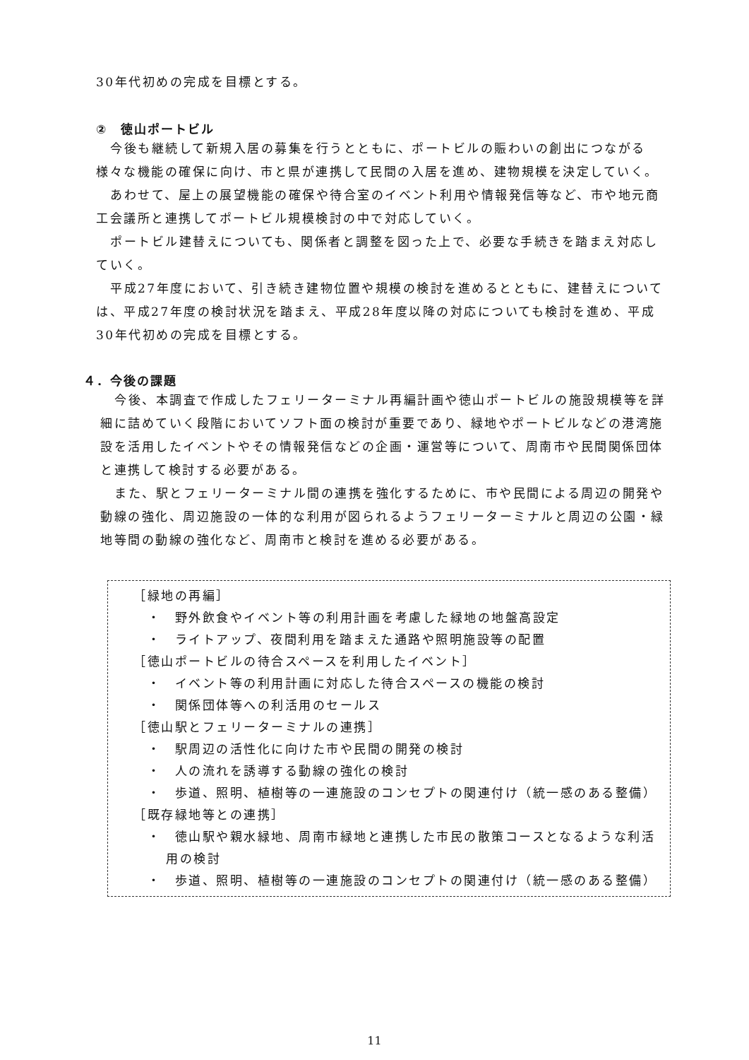30年代初めの完成を目標とする。
②　徳山ポートビル
今後も継続して新規入居の募集を行うとともに、ポートビルの賑わいの創出につながる様々な機能の確保に向け、市と県が連携して民間の入居を進め、建物規模を決定していく。
あわせて、屋上の展望機能の確保や待合室のイベント利用や情報発信等など、市や地元商工会議所と連携してポートビル規模検討の中で対応していく。
ポートビル建替えについても、関係者と調整を図った上で、必要な手続きを踏まえ対応していく。
平成27年度において、引き続き建物位置や規模の検討を進めるとともに、建替えについては、平成27年度の検討状況を踏まえ、平成28年度以降の対応についても検討を進め、平成30年代初めの完成を目標とする。
４．今後の課題
今後、本調査で作成したフェリーターミナル再編計画や徳山ポートビルの施設規模等を詳細に詰めていく段階においてソフト面の検討が重要であり、緑地やポートビルなどの港湾施設を活用したイベントやその情報発信などの企画・運営等について、周南市や民間関係団体と連携して検討する必要がある。
また、駅とフェリーターミナル間の連携を強化するために、市や民間による周辺の開発や動線の強化、周辺施設の一体的な利用が図られるようフェリーターミナルと周辺の公園・緑地等間の動線の強化など、周南市と検討を進める必要がある。
［緑地の再編］
　・　野外飲食やイベント等の利用計画を考慮した緑地の地盤高設定
　・　ライトアップ、夜間利用を踏まえた通路や照明施設等の配置
［徳山ポートビルの待合スペースを利用したイベント］
　・　イベント等の利用計画に対応した待合スペースの機能の検討
　・　関係団体等への利活用のセールス
［徳山駅とフェリーターミナルの連携］
　・　駅周辺の活性化に向けた市や民間の開発の検討
　・　人の流れを誘導する動線の強化の検討
　・　歩道、照明、植樹等の一連施設のコンセプトの関連付け（統一感のある整備）
［既存緑地等との連携］
　・　徳山駅や親水緑地、周南市緑地と連携した市民の散策コースとなるような利活用の検討
　・　歩道、照明、植樹等の一連施設のコンセプトの関連付け（統一感のある整備）
11